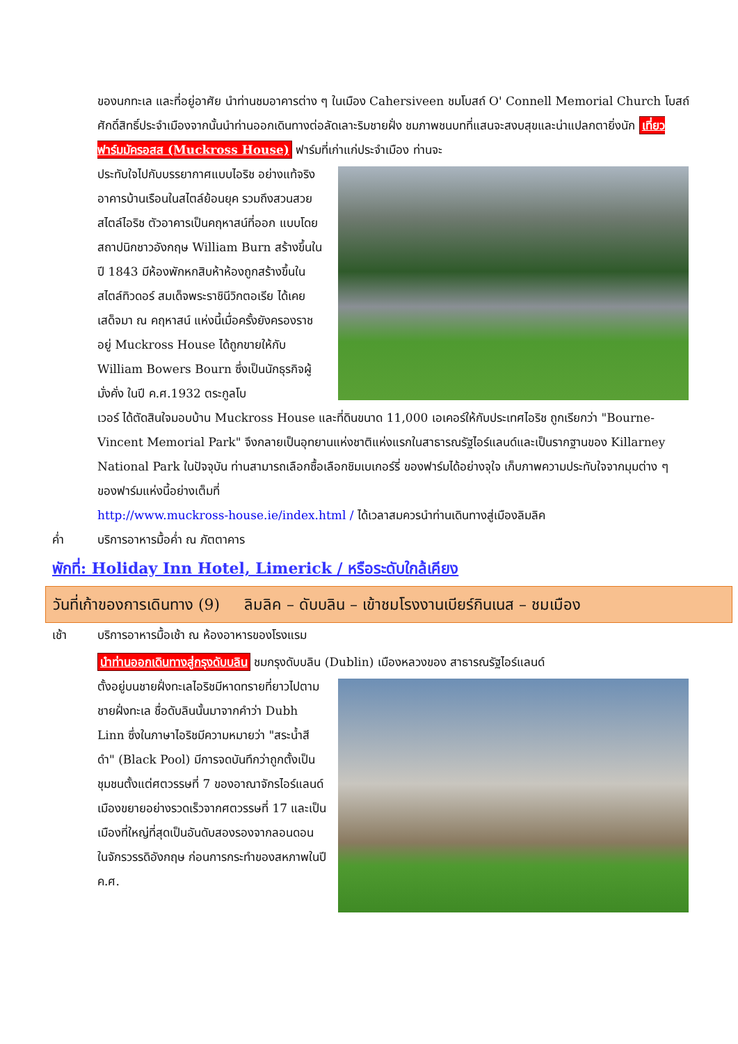ของนกทะเล และที่อยู่อาศัย นำท่านชมอาคารต่าง ๆ ในเมือง Cahersiveen ชมโบสถ์ O' Connell Memorial Church โบสถ์ศักดิ์สิทธิ์ประจำเมืองจากนั้นนำท่านออกเดินทางต่อลัดเลาะริมชายฝั่ง ชมภาพชนบทที่แสนจะสงบสุขและน่าแปลกตายิ่งนัก เที่ยวฟาร์มมัครอสส (Muckross House) ฟาร์มที่เก่าแก่ประจำเมือง ท่านจะ
ประทับใจไปกับบรรยากาศแบบไอริช อย่างแท้จริง อาคารบ้านเรือนในสไตล์ย้อนยุค รวมถึงสวนสวยสไตล์ไอริช ตัวอาคารเป็นคฤหาสน์ที่ออก แบบโดยสถาปนิกชาวอังกฤษ William Burn สร้างขึ้นในปี 1843 มีห้องพักหกสิบห้าห้องถูกสร้างขึ้นในสไตล์ทิวดอร์ สมเด็จพระราชินีวิกตอเรีย ได้เคยเสด็จมา ณ คฤหาสน์ แห่งนี้เมื่อครั้งยังครองราชอยู่ Muckross House ได้ถูกขายให้กับ William Bowers Bourn ซึ่งเป็นนักธุรกิจผู้มั่งคั่ง ในปี ค.ศ.1932 ตระกูลโบ
เวอร์ ได้ตัดสินใจมอบบ้าน Muckross House และที่ดินขนาด 11,000 เอเคอร์ให้กับประเทศไอริช ถูกเรียกว่า "Bourne-Vincent Memorial Park" จึงกลายเป็นอุทยานแห่งชาติแห่งแรกในสาธารณรัฐไอร์แลนด์และเป็นรากฐานของ Killarney National Park ในปัจจุบัน ท่านสามารถเลือกซื้อเลือกชิมเบเกอร์รี่ ของฟาร์มได้อย่างจุใจ เก็บภาพความประทับใจจากมุมต่าง ๆ ของฟาร์มแห่งนี้อย่างเต็มที่
http://www.muckross-house.ie/index.html / ได้เวลาสมควรนำท่านเดินทางสู่เมืองลิมลิค
ค่ำ บริการอาหารมื้อค่ำ ณ ภัตตาคาร
พักที่: Holiday Inn Hotel, Limerick / หรือระดับใกล้เคียง
วันที่เก้าของการเดินทาง (9) ลิมลิค – ดับบลิน – เข้าชมโรงงานเบียร์กินเนส – ชมเมือง
เช้า บริการอาหารมื้อเช้า ณ ห้องอาหารของโรงแรม
นำท่านออกเดินทางสู่กรุงดับบลิน ชมกรุงดับบลิน (Dublin) เมืองหลวงของ สาธารณรัฐไอร์แลนด์
ตั้งอยู่บนชายฝั่งทะเลไอริชมีหาดทรายที่ยาวไปตามชายฝั่งทะเล ชื่อดับลินนั้นมาจากคำว่า Dubh Linn ซึ่งในภาษาไอริชมีความหมายว่า "สระน้ำสีดำ" (Black Pool) มีการจดบันทึกว่าถูกตั้งเป็นชุมชนตั้งแต่ศตวรรษที่ 7 ของอาณาจักรไอร์แลนด์ เมืองขยายอย่างรวดเร็วจากศตวรรษที่ 17 และเป็นเมืองที่ใหญ่ที่สุดเป็นอันดับสองรองจากลอนดอน ในจักรวรรดิอังกฤษ ก่อนการกระทำของสหภาพในปี ค.ศ.